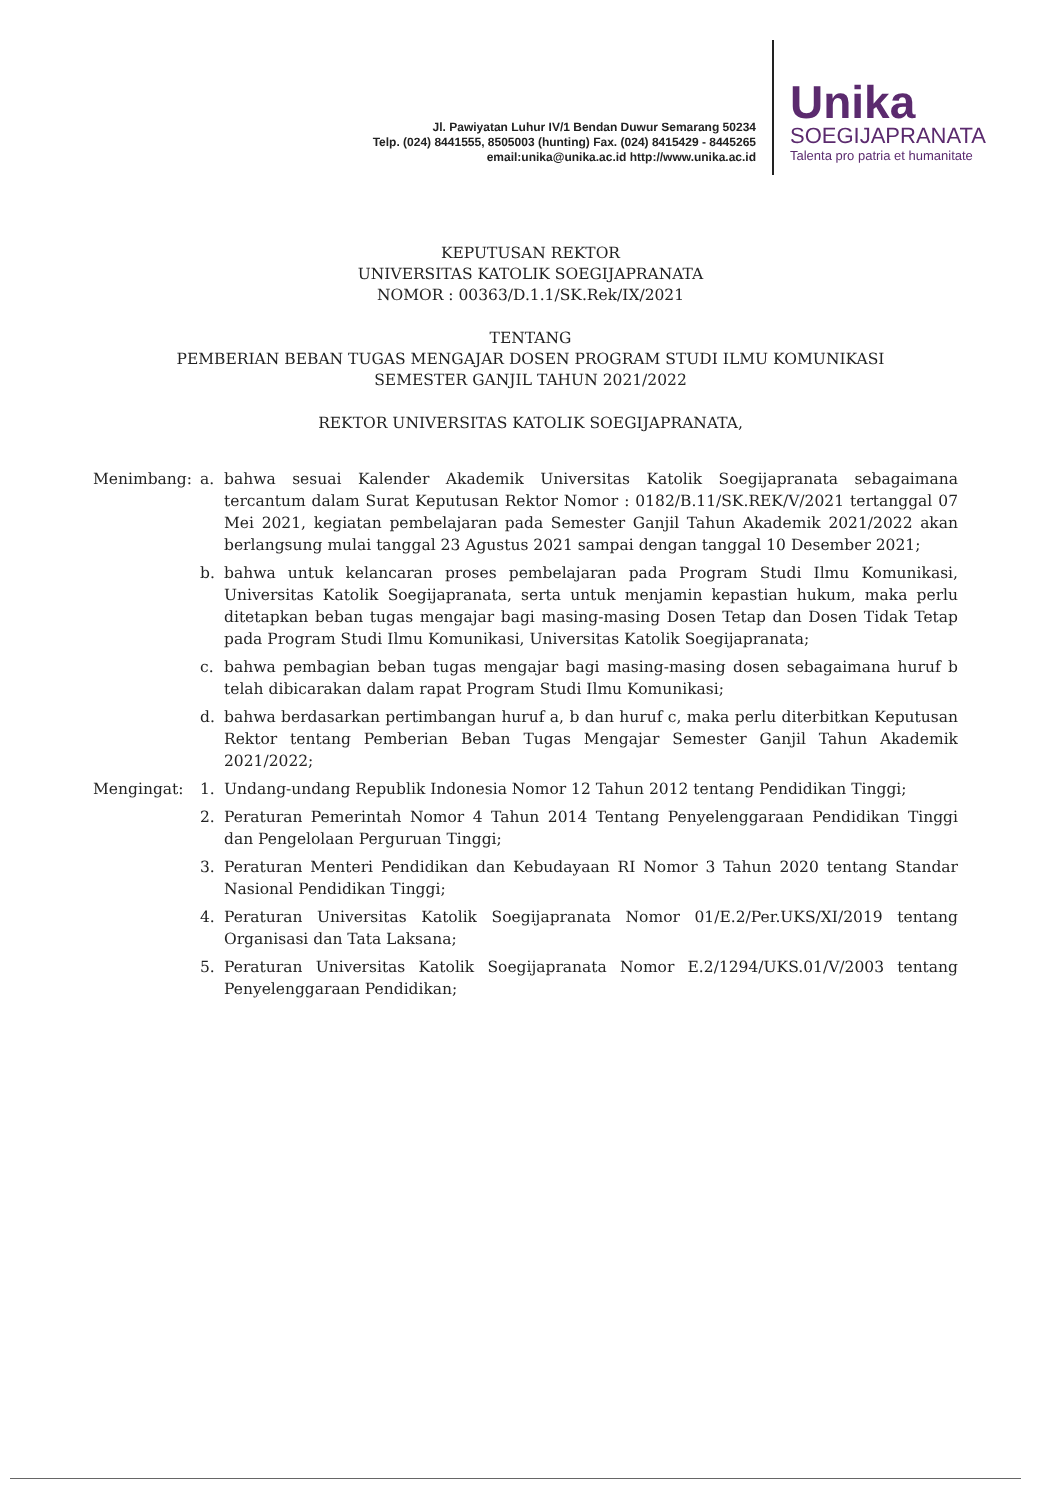Jl. Pawiyatan Luhur IV/1 Bendan Duwur Semarang 50234
Telp. (024) 8441555, 8505003 (hunting) Fax. (024) 8415429 - 8445265
email:unika@unika.ac.id http://www.unika.ac.id
Unika
SOEGIJAPRANATA
Talenta pro patria et humanitate
KEPUTUSAN REKTOR
UNIVERSITAS KATOLIK SOEGIJAPRANATA
NOMOR : 00363/D.1.1/SK.Rek/IX/2021
TENTANG
PEMBERIAN BEBAN TUGAS MENGAJAR DOSEN PROGRAM STUDI ILMU KOMUNIKASI
SEMESTER GANJIL TAHUN 2021/2022
REKTOR UNIVERSITAS KATOLIK SOEGIJAPRANATA,
| Menimbang: | a. | bahwa sesuai Kalender Akademik Universitas Katolik Soegijapranata sebagaimana tercantum dalam Surat Keputusan Rektor Nomor : 0182/B.11/SK.REK/V/2021 tertanggal 07 Mei 2021, kegiatan pembelajaran pada Semester Ganjil Tahun Akademik 2021/2022 akan berlangsung mulai tanggal 23 Agustus 2021 sampai dengan tanggal 10 Desember 2021; |
| | b. | bahwa untuk kelancaran proses pembelajaran pada Program Studi Ilmu Komunikasi, Universitas Katolik Soegijapranata, serta untuk menjamin kepastian hukum, maka perlu ditetapkan beban tugas mengajar bagi masing-masing Dosen Tetap dan Dosen Tidak Tetap pada Program Studi Ilmu Komunikasi, Universitas Katolik Soegijapranata; |
| | c. | bahwa pembagian beban tugas mengajar bagi masing-masing dosen sebagaimana huruf b telah dibicarakan dalam rapat Program Studi Ilmu Komunikasi; |
| | d. | bahwa berdasarkan pertimbangan huruf a, b dan huruf c, maka perlu diterbitkan Keputusan Rektor tentang Pemberian Beban Tugas Mengajar Semester Ganjil Tahun Akademik 2021/2022; |
| Mengingat: | 1. | Undang-undang Republik Indonesia Nomor 12 Tahun 2012 tentang Pendidikan Tinggi; |
| | 2. | Peraturan Pemerintah Nomor 4 Tahun 2014 Tentang Penyelenggaraan Pendidikan Tinggi dan Pengelolaan Perguruan Tinggi; |
| | 3. | Peraturan Menteri Pendidikan dan Kebudayaan RI Nomor 3 Tahun 2020 tentang Standar Nasional Pendidikan Tinggi; |
| | 4. | Peraturan Universitas Katolik Soegijapranata Nomor 01/E.2/Per.UKS/XI/2019 tentang Organisasi dan Tata Laksana; |
| | 5. | Peraturan Universitas Katolik Soegijapranata Nomor E.2/1294/UKS.01/V/2003 tentang Penyelenggaraan Pendidikan; |